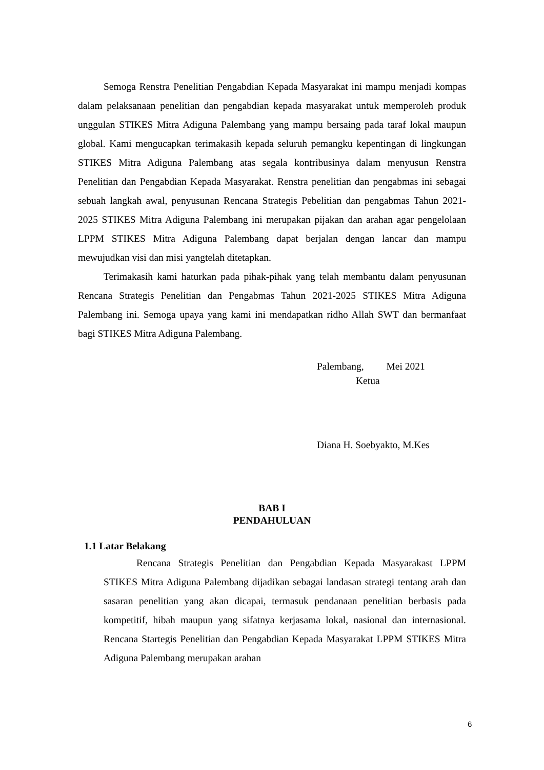Semoga Renstra Penelitian Pengabdian Kepada Masyarakat ini mampu menjadi kompas dalam pelaksanaan penelitian dan pengabdian kepada masyarakat untuk memperoleh produk unggulan STIKES Mitra Adiguna Palembang yang mampu bersaing pada taraf lokal maupun global. Kami mengucapkan terimakasih kepada seluruh pemangku kepentingan di lingkungan STIKES Mitra Adiguna Palembang atas segala kontribusinya dalam menyusun Renstra Penelitian dan Pengabdian Kepada Masyarakat. Renstra penelitian dan pengabmas ini sebagai sebuah langkah awal, penyusunan Rencana Strategis Pebelitian dan pengabmas Tahun 2021-2025 STIKES Mitra Adiguna Palembang ini merupakan pijakan dan arahan agar pengelolaan LPPM STIKES Mitra Adiguna Palembang dapat berjalan dengan lancar dan mampu mewujudkan visi dan misi yangtelah ditetapkan.
Terimakasih kami haturkan pada pihak-pihak yang telah membantu dalam penyusunan Rencana Strategis Penelitian dan Pengabmas Tahun 2021-2025 STIKES Mitra Adiguna Palembang ini. Semoga upaya yang kami ini mendapatkan ridho Allah SWT dan bermanfaat bagi STIKES Mitra Adiguna Palembang.
Palembang, Mei 2021
Ketua
Diana H. Soebyakto, M.Kes
BAB I
PENDAHULUAN
1.1 Latar Belakang
Rencana Strategis Penelitian dan Pengabdian Kepada Masyarakast LPPM STIKES Mitra Adiguna Palembang dijadikan sebagai landasan strategi tentang arah dan sasaran penelitian yang akan dicapai, termasuk pendanaan penelitian berbasis pada kompetitif, hibah maupun yang sifatnya kerjasama lokal, nasional dan internasional. Rencana Startegis Penelitian dan Pengabdian Kepada Masyarakat LPPM STIKES Mitra Adiguna Palembang merupakan arahan
6